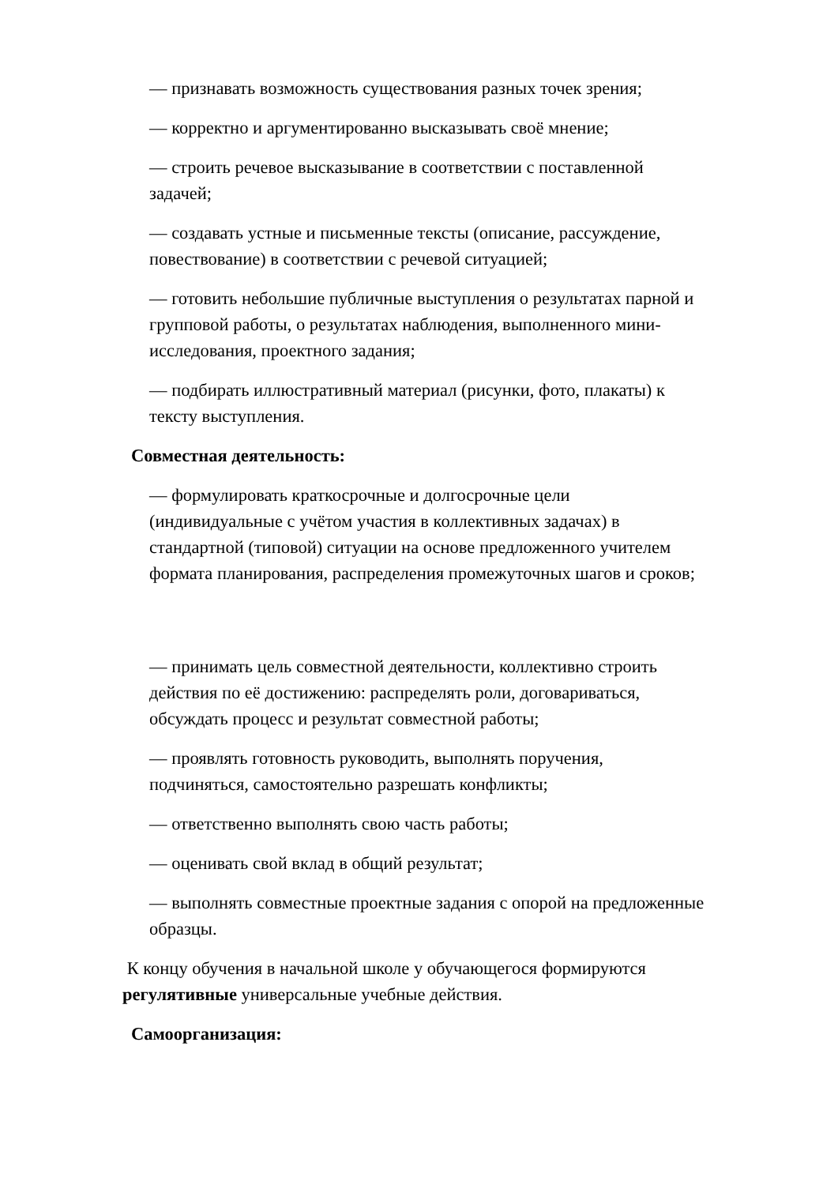— признавать возможность существования разных точек зрения;
— корректно и аргументированно высказывать своё мнение;
— строить речевое высказывание в соответствии с поставленной
задачей;
— создавать устные и письменные тексты (описание, рассуждение,
повествование) в соответствии с речевой ситуацией;
— готовить небольшие публичные выступления о результатах парной и
групповой работы, о результатах наблюдения, выполненного мини-
исследования, проектного задания;
— подбирать иллюстративный материал (рисунки, фото, плакаты) к
тексту выступления.
Совместная деятельность:
— формулировать краткосрочные и долгосрочные цели
(индивидуальные с учётом участия в коллективных задачах) в
стандартной (типовой) ситуации на основе предложенного учителем
формата планирования, распределения промежуточных шагов и сроков;
— принимать цель совместной деятельности, коллективно строить
действия по её достижению: распределять роли, договариваться,
обсуждать процесс и результат совместной работы;
— проявлять готовность руководить, выполнять поручения,
подчиняться, самостоятельно разрешать конфликты;
— ответственно выполнять свою часть работы;
— оценивать свой вклад в общий результат;
— выполнять совместные проектные задания с опорой на предложенные
образцы.
К концу обучения в начальной школе у обучающегося формируются
регулятивные универсальные учебные действия.
Самоорганизация: